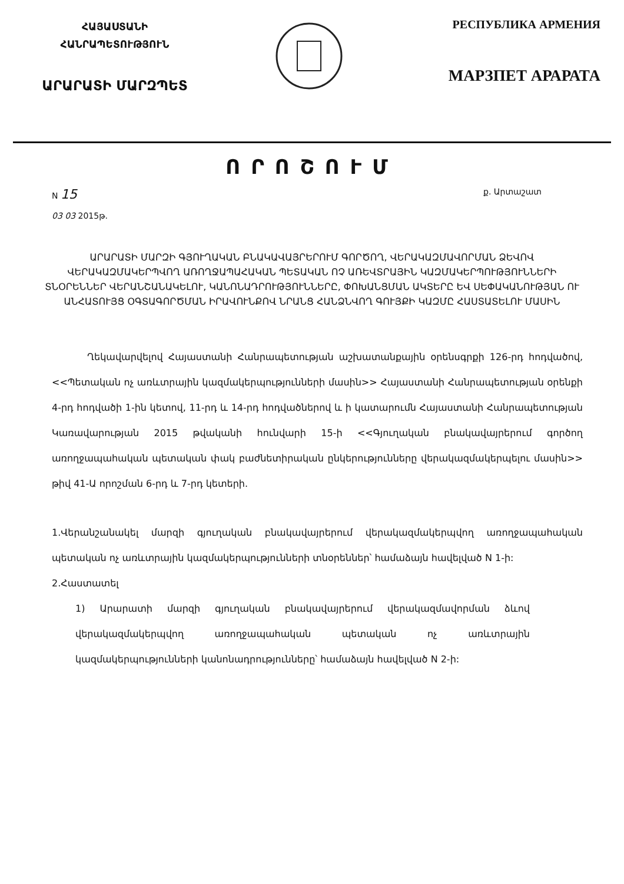ՀԱՅԱՍՏԱՆԻ
ՀԱՆՐԱՊԵՏՈՒԹՅՈՒՆ
ԱՐԱՐԱՏԻ ՄԱՐԶՊԵՏ
РЕСПУБЛИКА АРМЕНИЯ
МАРЗПЕТ АРАРАТА
ՈՐՈՇՈՒՄ
N 15
03 03 2015թ.
ք. Արտաշատ
ԱՐԱՐԱՏԻ ՄԱՐԶԻ ԳՅՈՒՂԱԿԱՆ ԲՆԱԿԱՎԱՅՐԵՐՈՒՄ ԳՈՐԾՈՂ, ՎԵՐԱԿԱԶՄԱՎՈՐՄԱՆ ՁԵՎՈՎ ՎԵՐԱԿԱԶՄԱԿԵՐՊՎՈՂ ԱՌՈՂՋԱՊԱՀԱԿԱՆ ՊԵՏԱԿԱՆ ՈՉ ԱՌԵՎՏՐԱՅԻՆ ԿԱԶՄԱԿԵՐՊՈՒԹՅՈՒՆՆԵՐԻ ՏՆՕՐԵՆՆԵՐ ՎԵՐԱՆՇԱՆԱԿԵԼՈՒ, ԿԱՆՈՆԱԴՐՈՒԹՅՈՒՆՆԵՐԸ, ՓՈԽԱՆՑՄԱՆ ԱԿՏԵՐԸ ԵՎ ՍԵՓԱԿԱՆՈՒԹՅԱՆ ՈՒ ԱՆՀԱՏՈՒՅՑ ՕԳՏԱԳՈՐԾՄԱՆ ԻՐԱՎՈՒՆՔՈՎ ՆՐԱՆՑ ՀԱՆՁՆՎՈՂ ԳՈՒՅՔԻ ԿԱԶՄԸ ՀԱՍՏԱՏԵԼՈՒ ՄԱՍԻՆ
Ղեկավարվելով Հայաստանի Հանրապետության աշխատանքային օրենսգրքի 126-րդ հոդվածով, <<Պետական ոչ առևտրային կազմակերպությունների մասին>> Հայաստանի Հանրապետության օրենքի 4-րդ հոդվածի 1-ին կետով, 11-րդ և 14-րդ հոդվածներով և ի կատարումն Հայաստանի Հանրապետության Կառավարության 2015 թվականի հունվարի 15-ի <<Գյուղական բնակավայրերում գործող առողջապահական պետական փակ բաժնետիրական ընկերությունները վերակազմակերպելու մասին>> թիվ 41-Ա որոշման 6-րդ և 7-րդ կետերի.
1.Վերանշանակել մարզի գյուղական բնակավայրերում վերակազմակերպվող առողջապահական պետական ոչ առևտրային կազմակերպությունների տնօրեններ՝ համաձայն հավելված N 1-ի:
2.Հաստատել
1) Արարատի մարզի գյուղական բնակավայրերում վերակազմավորման ձևով վերակազմակերպվող առողջապահական պետական ոչ առևտրային կազմակերպությունների կանոնադրությունները՝ համաձայն հավելված N 2-ի: